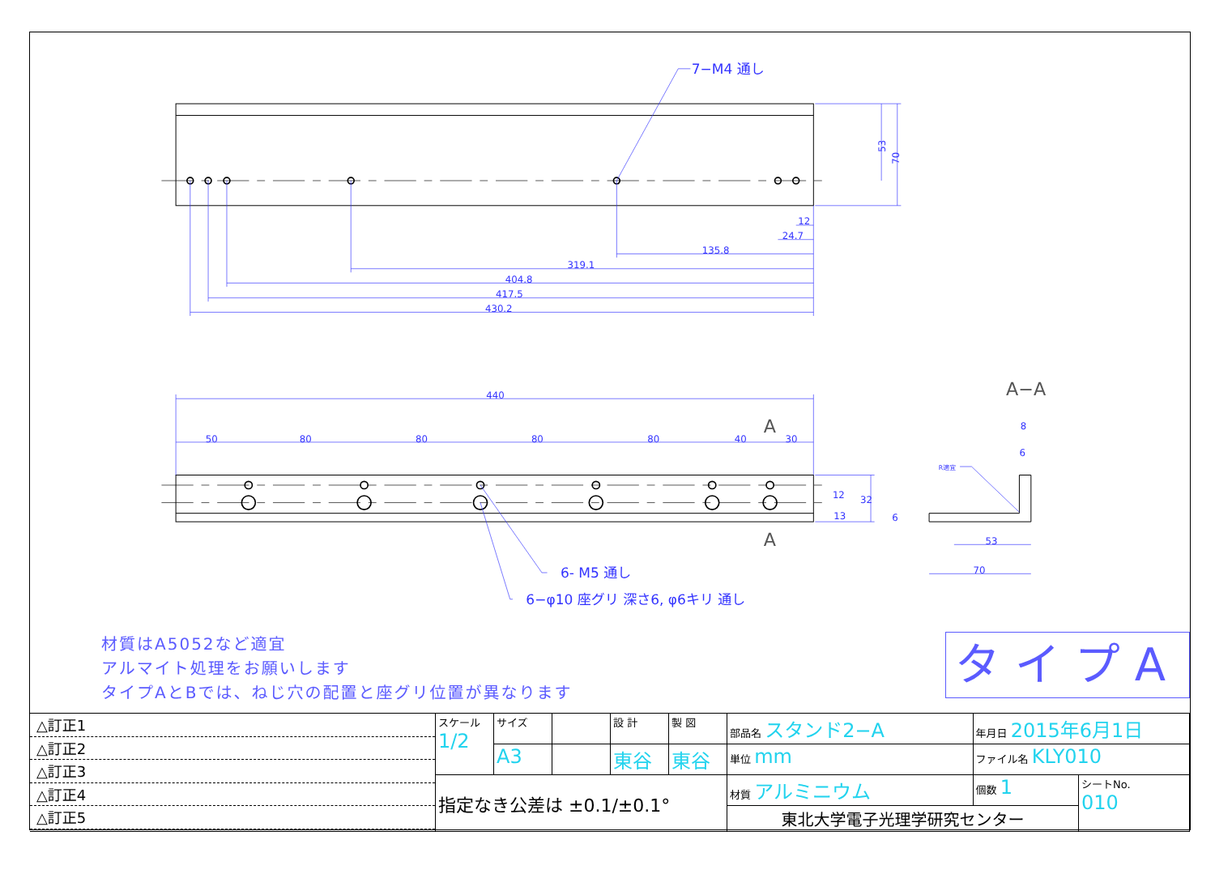7−M4 通し
53
70
12
24.7
135.8
319.1
404.8
417.5
430.2
440
50
80
80
80
80
40
30
13
12
32
6
8
6
R適宜
53
70
6- M5 通し
6−φ10 座グリ 深さ6, φ6キリ 通し
A
A
A−A
材質はA5052など適宜
アルマイト処理をお願いします
タイプAとBでは、ねじ穴の配置と座グリ位置が異なります
タイプA
| / △訂正1 / / △訂正2 / / △訂正3 / / △訂正4 / / △訂正5 / | スケール 1/2 | サイズ | | 設 計 | 製 図 | 部品名 スタンド2−A | 年月日 2015年6月1日 | |
| | | A3 | | 東谷 | 東谷 | 単位 mm | ファイル名 KLY010 | |
| | 指定なき公差は ±0.1/±0.1° | | | | | 材質 アルミニウム | 個数 1 | シートNo. 010 |
| | | | | | | 東北大学電子光理学研究センター | | |